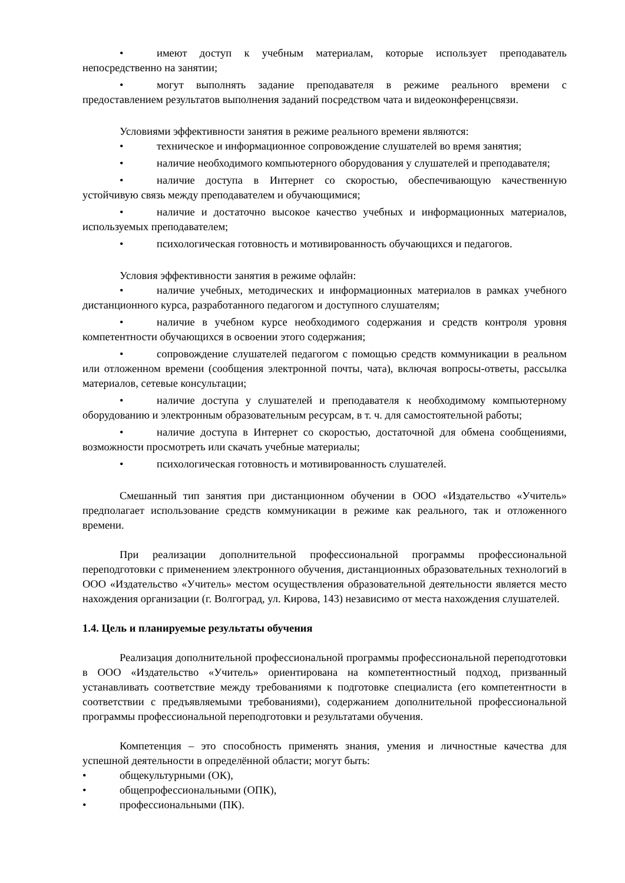• имеют доступ к учебным материалам, которые использует преподаватель непосредственно на занятии;
• могут выполнять задание преподавателя в режиме реального времени с предоставлением результатов выполнения заданий посредством чата и видеоконференцсвязи.
Условиями эффективности занятия в режиме реального времени являются:
• техническое и информационное сопровождение слушателей во время занятия;
• наличие необходимого компьютерного оборудования у слушателей и преподавателя;
• наличие доступа в Интернет со скоростью, обеспечивающую качественную устойчивую связь между преподавателем и обучающимися;
• наличие и достаточно высокое качество учебных и информационных материалов, используемых преподавателем;
• психологическая готовность и мотивированность обучающихся и педагогов.
Условия эффективности занятия в режиме офлайн:
• наличие учебных, методических и информационных материалов в рамках учебного дистанционного курса, разработанного педагогом и доступного слушателям;
• наличие в учебном курсе необходимого содержания и средств контроля уровня компетентности обучающихся в освоении этого содержания;
• сопровождение слушателей педагогом с помощью средств коммуникации в реальном или отложенном времени (сообщения электронной почты, чата), включая вопросы-ответы, рассылка материалов, сетевые консультации;
• наличие доступа у слушателей и преподавателя к необходимому компьютерному оборудованию и электронным образовательным ресурсам, в т. ч. для самостоятельной работы;
• наличие доступа в Интернет со скоростью, достаточной для обмена сообщениями, возможности просмотреть или скачать учебные материалы;
• психологическая готовность и мотивированность слушателей.
Смешанный тип занятия при дистанционном обучении в ООО «Издательство «Учитель» предполагает использование средств коммуникации в режиме как реального, так и отложенного времени.
При реализации дополнительной профессиональной программы профессиональной переподготовки с применением электронного обучения, дистанционных образовательных технологий в ООО «Издательство «Учитель» местом осуществления образовательной деятельности является место нахождения организации (г. Волгоград, ул. Кирова, 143) независимо от места нахождения слушателей.
1.4. Цель и планируемые результаты обучения
Реализация дополнительной профессиональной программы профессиональной переподготовки в ООО «Издательство «Учитель» ориентирована на компетентностный подход, призванный устанавливать соответствие между требованиями к подготовке специалиста (его компетентности в соответствии с предъявляемыми требованиями), содержанием дополнительной профессиональной программы профессиональной переподготовки и результатами обучения.
Компетенция – это способность применять знания, умения и личностные качества для успешной деятельности в определённой области; могут быть:
• общекультурными (ОК),
• общепрофессиональными (ОПК),
• профессиональными (ПК).